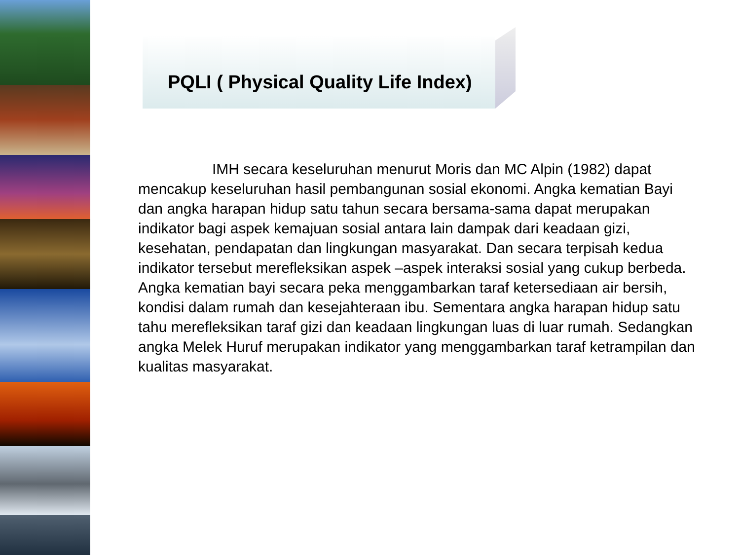PQLI ( Physical Quality Life Index)
IMH secara keseluruhan menurut Moris dan MC Alpin (1982) dapat mencakup keseluruhan hasil pembangunan sosial ekonomi. Angka kematian Bayi dan angka harapan hidup satu tahun secara bersama-sama dapat merupakan indikator bagi aspek kemajuan sosial antara lain dampak dari keadaan gizi, kesehatan, pendapatan dan lingkungan masyarakat. Dan secara terpisah kedua indikator tersebut merefleksikan aspek –aspek interaksi sosial yang cukup berbeda. Angka kematian bayi secara peka menggambarkan taraf ketersediaan air bersih, kondisi dalam rumah dan kesejahteraan ibu. Sementara angka harapan hidup satu tahu merefleksikan taraf gizi dan keadaan lingkungan luas di luar rumah. Sedangkan angka Melek Huruf merupakan indikator yang menggambarkan taraf ketrampilan dan kualitas masyarakat.